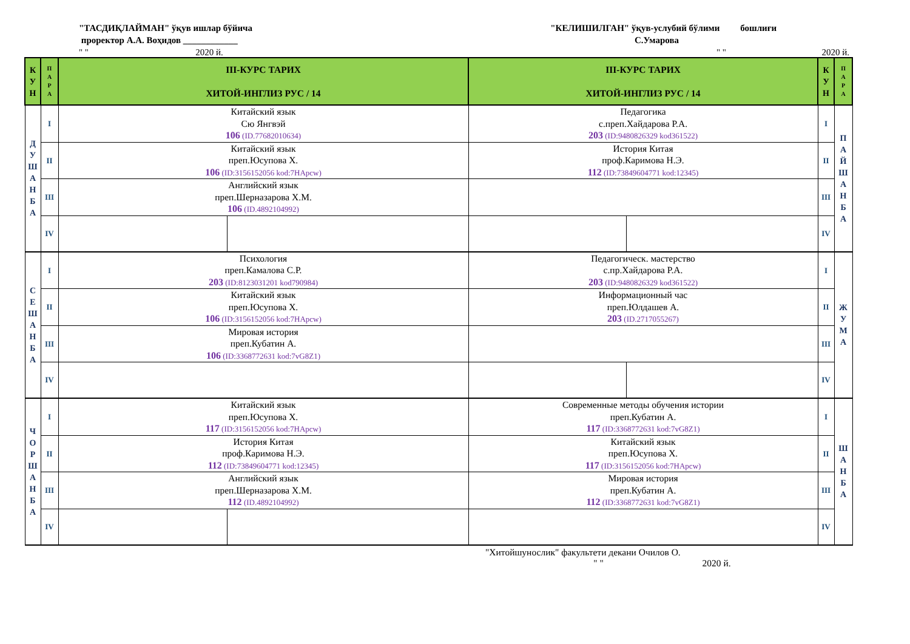"ТАСДИҚЛАЙМАН" ўқув ишлар бўйича
проректор А.А. Воҳидов ____________
" " 2020 й.
"КЕЛИШИЛГАН" ўқув-услубий бўлими бошлиғи
С.Умарова
" " 2020 й.
| К У Н | П А Р А | III-КУРС ТАРИХ ХИТОЙ-ИНГЛИЗ РУС / 14 | | III-КУРС ТАРИХ ХИТОЙ-ИНГЛИЗ РУС / 14 | | К У Н | П А Р А |
| --- | --- | --- | --- | --- | --- | --- | --- |
| Д У Ш А Н Б А | I | Китайский язык Сю Янгвэй 106 (ID.77682010634) | | Педагогика с.преп.Хайдарова Р.А. 203 (ID:9480826329 kod361522) | | I | П А Й Ш А Н Б А |
| | II | Китайский язык преп.Юсупова Х. 106 (ID:3156152056 kod:7HApcw) | | История Китая проф.Каримова Н.Э. 112 (ID:73849604771 kod:12345) | | II | |
| | III | Английский язык преп.Шерназарова Х.М. 106 (ID.4892104992) | | | | III | |
| | IV | | | | | IV | |
| С Е Ш А Н Б А | I | Психология преп.Камалова С.Р. 203 (ID:8123031201 kod790984) | | Педагогическ. мастерство с.пр.Хайдарова Р.А. 203 (ID:9480826329 kod361522) | | I | Ж У М А |
| | II | Китайский язык преп.Юсупова Х. 106 (ID:3156152056 kod:7HApcw) | | Информационный час преп.Юлдашев А. 203 (ID.2717055267) | | II | |
| | III | Мировая история преп.Кубатин А. 106 (ID:3368772631 kod:7vG8Z1) | | | | III | |
| | IV | | | | | IV | |
| Ч О Р Ш А Н Б А | I | Китайский язык преп.Юсупова Х. 117 (ID:3156152056 kod:7HApcw) | | Современные методы обучения истории преп.Кубатин А. 117 (ID:3368772631 kod:7vG8Z1) | | I | Ш А Н Б А |
| | II | История Китая проф.Каримова Н.Э. 112 (ID:73849604771 kod:12345) | | Китайский язык преп.Юсупова Х. 117 (ID:3156152056 kod:7HApcw) | | II | |
| | III | Английский язык преп.Шерназарова Х.М. 112 (ID.4892104992) | | Мировая история преп.Кубатин А. 112 (ID:3368772631 kod:7vG8Z1) | | III | |
| | IV | | | | | IV | |
"Хитойшунослик" факультети декани Очилов О.
" " 2020 й.